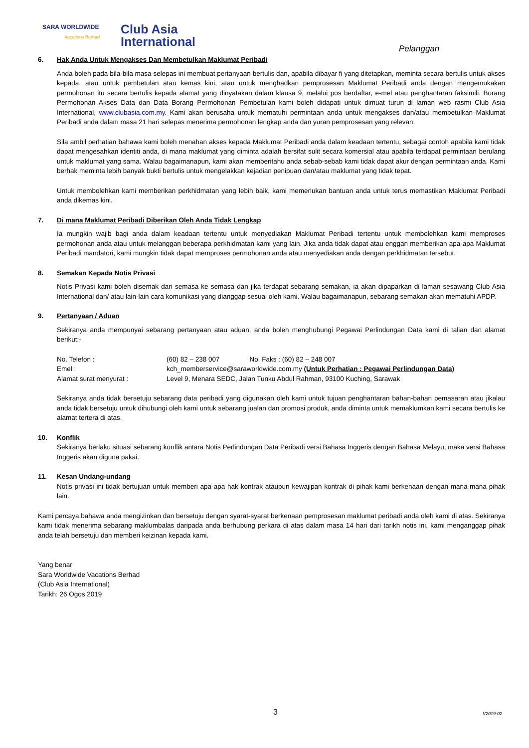SARA WORLDWIDE
Vacations Berhad
Club Asia
International
Pelanggan
6. Hak Anda Untuk Mengakses Dan Membetulkan Maklumat Peribadi
Anda boleh pada bila-bila masa selepas ini membuat pertanyaan bertulis dan, apabila dibayar fi yang ditetapkan, meminta secara bertulis untuk akses kepada, atau untuk pembetulan atau kemas kini, atau untuk menghadkan pemprosesan Maklumat Peribadi anda dengan mengemukakan permohonan itu secara bertulis kepada alamat yang dinyatakan dalam klausa 9, melalui pos berdaftar, e-mel atau penghantaran faksimili. Borang Permohonan Akses Data dan Data Borang Permohonan Pembetulan kami boleh didapati untuk dimuat turun di laman web rasmi Club Asia International, www.clubasia.com.my. Kami akan berusaha untuk mematuhi permintaan anda untuk mengakses dan/atau membetulkan Maklumat Peribadi anda dalam masa 21 hari selepas menerima permohonan lengkap anda dan yuran pemprosesan yang relevan.
Sila ambil perhatian bahawa kami boleh menahan akses kepada Maklumat Peribadi anda dalam keadaan tertentu, sebagai contoh apabila kami tidak dapat mengesahkan identiti anda, di mana maklumat yang diminta adalah bersifat sulit secara komersial atau apabila terdapat permintaan berulang untuk maklumat yang sama. Walau bagaimanapun, kami akan memberitahu anda sebab-sebab kami tidak dapat akur dengan permintaan anda. Kami berhak meminta lebih banyak bukti bertulis untuk mengelakkan kejadian penipuan dan/atau maklumat yang tidak tepat.
Untuk membolehkan kami memberikan perkhidmatan yang lebih baik, kami memerlukan bantuan anda untuk terus memastikan Maklumat Peribadi anda dikemas kini.
7. Di mana Maklumat Peribadi Diberikan Oleh Anda Tidak Lengkap
Ia mungkin wajib bagi anda dalam keadaan tertentu untuk menyediakan Maklumat Peribadi tertentu untuk membolehkan kami memproses permohonan anda atau untuk melanggan beberapa perkhidmatan kami yang lain. Jika anda tidak dapat atau enggan memberikan apa-apa Maklumat Peribadi mandatori, kami mungkin tidak dapat memproses permohonan anda atau menyediakan anda dengan perkhidmatan tersebut.
8. Semakan Kepada Notis Privasi
Notis Privasi kami boleh disemak dari semasa ke semasa dan jika terdapat sebarang semakan, ia akan dipaparkan di laman sesawang Club Asia International dan/ atau lain-lain cara komunikasi yang dianggap sesuai oleh kami. Walau bagaimanapun, sebarang semakan akan mematuhi APDP.
9. Pertanyaan / Aduan
Sekiranya anda mempunyai sebarang pertanyaan atau aduan, anda boleh menghubungi Pegawai Perlindungan Data kami di talian dan alamat berikut:-
| No. Telefon : | (60) 82 – 238 007 No. Faks : (60) 82 – 248 007 |
| Emel : | kch_memberservice@saraworldwide.com.my (Untuk Perhatian : Pegawai Perlindungan Data) |
| Alamat surat menyurat : | Level 9, Menara SEDC, Jalan Tunku Abdul Rahman, 93100 Kuching, Sarawak |
Sekiranya anda tidak bersetuju sebarang data peribadi yang digunakan oleh kami untuk tujuan penghantaran bahan-bahan pemasaran atau jikalau anda tidak bersetuju untuk dihubungi oleh kami untuk sebarang jualan dan promosi produk, anda diminta untuk memaklumkan kami secara bertulis ke alamat tertera di atas.
10. Konflik
Sekiranya berlaku situasi sebarang konflik antara Notis Perlindungan Data Peribadi versi Bahasa Inggeris dengan Bahasa Melayu, maka versi Bahasa Inggeris akan diguna pakai.
11. Kesan Undang-undang
Notis privasi ini tidak bertujuan untuk memberi apa-apa hak kontrak ataupun kewajipan kontrak di pihak kami berkenaan dengan mana-mana pihak lain.
Kami percaya bahawa anda mengizinkan dan bersetuju dengan syarat-syarat berkenaan pemprosesan maklumat peribadi anda oleh kami di atas. Sekiranya kami tidak menerima sebarang maklumbalas daripada anda berhubung perkara di atas dalam masa 14 hari dari tarikh notis ini, kami menganggap pihak anda telah bersetuju dan memberi keizinan kepada kami.
Yang benar
Sara Worldwide Vacations Berhad
(Club Asia International)
Tarikh: 26 Ogos 2019
3 V2019-02